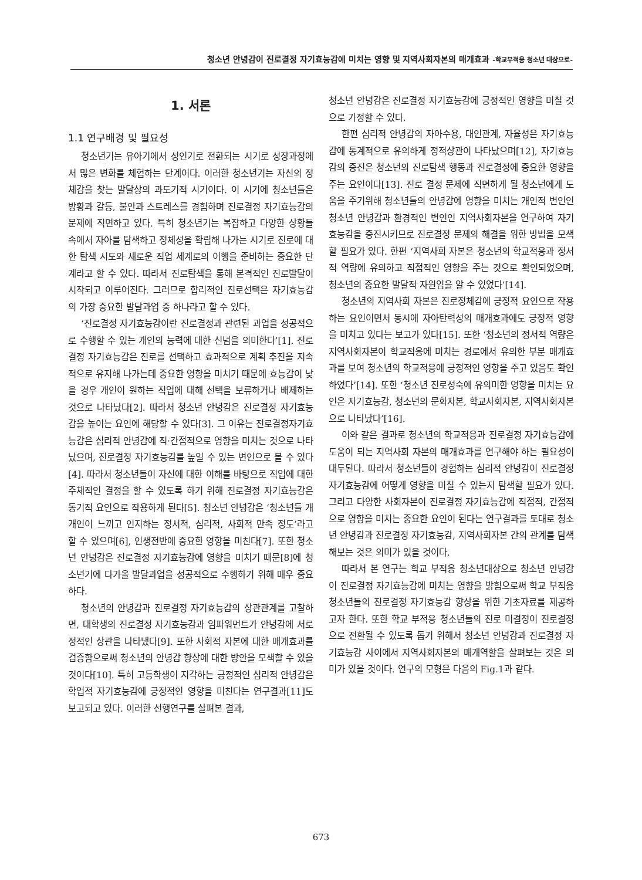청소년 안녕감이 진로결정 자기효능감에 미치는 영향 및 지역사회자본의 매개효과 -학교부적응 청소년 대상으로-
1. 서론
1.1 연구배경 및 필요성
청소년기는 유아기에서 성인기로 전환되는 시기로 성장과정에서 많은 변화를 체험하는 단계이다. 이러한 청소년기는 자신의 정체감을 찾는 발달상의 과도기적 시기이다. 이 시기에 청소년들은 방황과 갈등, 불안과 스트레스를 경험하며 진로결정 자기효능감의 문제에 직면하고 있다. 특히 청소년기는 복잡하고 다양한 상황들 속에서 자아를 탐색하고 정체성을 확립해 나가는 시기로 진로에 대한 탐색 시도와 새로운 직업 세계로의 이행을 준비하는 중요한 단계라고 할 수 있다. 따라서 진로탐색을 통해 본격적인 진로발달이 시작되고 이루어진다. 그러므로 합리적인 진로선택은 자기효능감의 가장 중요한 발달과업 중 하나라고 할 수 있다.
‘진로결정 자기효능감이란 진로결정과 관련된 과업을 성공적으로 수행할 수 있는 개인의 능력에 대한 신념을 의미한다’[1]. 진로결정 자기효능감은 진로를 선택하고 효과적으로 계획 추진을 지속적으로 유지해 나가는데 중요한 영향을 미치기 때문에 효능감이 낮을 경우 개인이 원하는 직업에 대해 선택을 보류하거나 배제하는 것으로 나타났다[2]. 따라서 청소년 안녕감은 진로결정 자기효능감을 높이는 요인에 해당할 수 있다[3]. 그 이유는 진로결정자기효능감은 심리적 안녕감에 직·간접적으로 영향을 미치는 것으로 나타났으며, 진로결정 자기효능감를 높일 수 있는 변인으로 볼 수 있다[4]. 따라서 청소년들이 자신에 대한 이해를 바탕으로 직업에 대한 주체적인 결정을 할 수 있도록 하기 위해 진로결정 자기효능감은 동기적 요인으로 작용하게 된다[5]. 청소년 안녕감은 ‘청소년들 개개인이 느끼고 인지하는 정서적, 심리적, 사회적 만족 정도’라고 할 수 있으며[6], 인생전반에 중요한 영향을 미친다[7]. 또한 청소년 안녕감은 진로결정 자기효능감에 영향을 미치기 때문[8]에 청소년기에 다가올 발달과업을 성공적으로 수행하기 위해 매우 중요하다.
청소년의 안녕감과 진로결정 자기효능감의 상관관계를 고찰하면, 대학생의 진로결정 자기효능감과 임파워먼트가 안녕감에 서로 정적인 상관을 나타냈다[9]. 또한 사회적 자본에 대한 매개효과를 검증함으로써 청소년의 안녕감 향상에 대한 방안을 모색할 수 있을 것이다[10]. 특히 고등학생이 지각하는 긍정적인 심리적 안녕감은 학업적 자기효능감에 긍정적인 영향을 미친다는 연구결과[11]도 보고되고 있다. 이러한 선행연구를 살펴본 결과,
청소년 안녕감은 진로결정 자기효능감에 긍정적인 영향을 미칠 것으로 가정할 수 있다.
한편 심리적 안녕감의 자아수용, 대인관계, 자율성은 자기효능감에 통계적으로 유의하게 정적상관이 나타났으며[12], 자기효능감의 증진은 청소년의 진로탐색 행동과 진로결정에 중요한 영향을 주는 요인이다[13]. 진로 결정 문제에 직면하게 될 청소년에게 도움을 주기위해 청소년들의 안녕감에 영향을 미치는 개인적 변인인 청소년 안녕감과 환경적인 변인인 지역사회자본을 연구하여 자기효능감을 증진시키므로 진로결정 문제의 해결을 위한 방법을 모색할 필요가 있다. 한편 ‘지역사회 자본은 청소년의 학교적응과 정서적 역량에 유의하고 직접적인 영향을 주는 것으로 확인되었으며, 청소년의 중요한 발달적 자원임을 알 수 있었다’[14].
청소년의 지역사회 자본은 진로정체감에 긍정적 요인으로 작용하는 요인이면서 동시에 자아탄력성의 매개효과에도 긍정적 영향을 미치고 있다는 보고가 있다[15]. 또한 ‘청소년의 정서적 역량은 지역사회자본이 학교적응에 미치는 경로에서 유의한 부분 매개효과를 보여 청소년의 학교적응에 긍정적인 영향을 주고 있음도 확인하였다’[14]. 또한 ‘청소년 진로성숙에 유의미한 영향을 미치는 요인은 자기효능감, 청소년의 문화자본, 학교사회자본, 지역사회자본으로 나타났다’[16].
이와 같은 결과로 청소년의 학교적응과 진로결정 자기효능감에 도움이 되는 지역사회 자본의 매개효과를 연구해야 하는 필요성이 대두된다. 따라서 청소년들이 경험하는 심리적 안녕감이 진로결정 자기효능감에 어떻게 영향을 미칠 수 있는지 탐색할 필요가 있다. 그리고 다양한 사회자본이 진로결정 자기효능감에 직접적, 간접적으로 영향을 미치는 중요한 요인이 된다는 연구결과를 토대로 청소년 안녕감과 진로결정 자기효능감, 지역사회자본 간의 관계를 탐색해보는 것은 의미가 있을 것이다.
따라서 본 연구는 학교 부적응 청소년대상으로 청소년 안녕감이 진로결정 자기효능감에 미치는 영향을 밝힘으로써 학교 부적응 청소년들의 진로결정 자기효능감 향상을 위한 기초자료를 제공하고자 한다. 또한 학교 부적응 청소년들의 진로 미결정이 진로결정으로 전환될 수 있도록 돕기 위해서 청소년 안녕감과 진로결정 자기효능감 사이에서 지역사회자본의 매개역할을 살펴보는 것은 의미가 있을 것이다. 연구의 모형은 다음의 Fig.1과 같다.
673